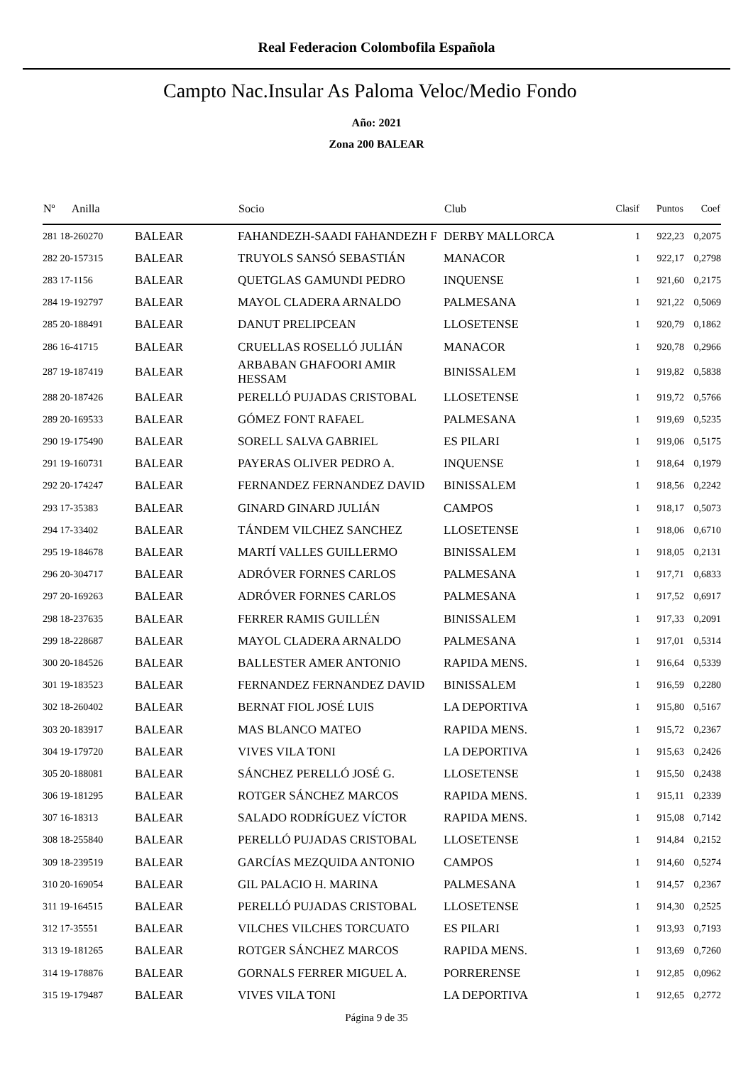Real Federacion Colombofila Española
Campto Nac.Insular As Paloma Veloc/Medio Fondo
Año: 2021
Zona 200 BALEAR
| Nº Anilla | | Socio | Club | Clasif | Puntos | Coef |
| --- | --- | --- | --- | --- | --- | --- |
| 281 18-260270 | BALEAR | FAHANDEZH-SAADI FAHANDEZH F | DERBY MALLORCA | 1 | 922,23 | 0,2075 |
| 282 20-157315 | BALEAR | TRUYOLS SANSÓ SEBASTIÁN | MANACOR | 1 | 922,17 | 0,2798 |
| 283 17-1156 | BALEAR | QUETGLAS GAMUNDI PEDRO | INQUENSE | 1 | 921,60 | 0,2175 |
| 284 19-192797 | BALEAR | MAYOL CLADERA ARNALDO | PALMESANA | 1 | 921,22 | 0,5069 |
| 285 20-188491 | BALEAR | DANUT PRELIPCEAN | LLOSETENSE | 1 | 920,79 | 0,1862 |
| 286 16-41715 | BALEAR | CRUELLAS ROSELLÓ JULIÁN | MANACOR | 1 | 920,78 | 0,2966 |
| 287 19-187419 | BALEAR | ARBABAN GHAFOORI AMIR HESSAM | BINISSALEM | 1 | 919,82 | 0,5838 |
| 288 20-187426 | BALEAR | PERELLÓ PUJADAS CRISTOBAL | LLOSETENSE | 1 | 919,72 | 0,5766 |
| 289 20-169533 | BALEAR | GÓMEZ FONT RAFAEL | PALMESANA | 1 | 919,69 | 0,5235 |
| 290 19-175490 | BALEAR | SORELL SALVA GABRIEL | ES PILARI | 1 | 919,06 | 0,5175 |
| 291 19-160731 | BALEAR | PAYERAS OLIVER PEDRO A. | INQUENSE | 1 | 918,64 | 0,1979 |
| 292 20-174247 | BALEAR | FERNANDEZ FERNANDEZ DAVID | BINISSALEM | 1 | 918,56 | 0,2242 |
| 293 17-35383 | BALEAR | GINARD GINARD JULIÁN | CAMPOS | 1 | 918,17 | 0,5073 |
| 294 17-33402 | BALEAR | TÁNDEM VILCHEZ SANCHEZ | LLOSETENSE | 1 | 918,06 | 0,6710 |
| 295 19-184678 | BALEAR | MARTÍ VALLES GUILLERMO | BINISSALEM | 1 | 918,05 | 0,2131 |
| 296 20-304717 | BALEAR | ADRÓVER FORNES CARLOS | PALMESANA | 1 | 917,71 | 0,6833 |
| 297 20-169263 | BALEAR | ADRÓVER FORNES CARLOS | PALMESANA | 1 | 917,52 | 0,6917 |
| 298 18-237635 | BALEAR | FERRER RAMIS GUILLÉN | BINISSALEM | 1 | 917,33 | 0,2091 |
| 299 18-228687 | BALEAR | MAYOL CLADERA ARNALDO | PALMESANA | 1 | 917,01 | 0,5314 |
| 300 20-184526 | BALEAR | BALLESTER AMER ANTONIO | RAPIDA MENS. | 1 | 916,64 | 0,5339 |
| 301 19-183523 | BALEAR | FERNANDEZ FERNANDEZ DAVID | BINISSALEM | 1 | 916,59 | 0,2280 |
| 302 18-260402 | BALEAR | BERNAT FIOL JOSÉ LUIS | LA DEPORTIVA | 1 | 915,80 | 0,5167 |
| 303 20-183917 | BALEAR | MAS BLANCO MATEO | RAPIDA MENS. | 1 | 915,72 | 0,2367 |
| 304 19-179720 | BALEAR | VIVES VILA TONI | LA DEPORTIVA | 1 | 915,63 | 0,2426 |
| 305 20-188081 | BALEAR | SÁNCHEZ PERELLÓ JOSÉ G. | LLOSETENSE | 1 | 915,50 | 0,2438 |
| 306 19-181295 | BALEAR | ROTGER SÁNCHEZ MARCOS | RAPIDA MENS. | 1 | 915,11 | 0,2339 |
| 307 16-18313 | BALEAR | SALADO RODRÍGUEZ VÍCTOR | RAPIDA MENS. | 1 | 915,08 | 0,7142 |
| 308 18-255840 | BALEAR | PERELLÓ PUJADAS CRISTOBAL | LLOSETENSE | 1 | 914,84 | 0,2152 |
| 309 18-239519 | BALEAR | GARCÍAS MEZQUIDA ANTONIO | CAMPOS | 1 | 914,60 | 0,5274 |
| 310 20-169054 | BALEAR | GIL PALACIO H. MARINA | PALMESANA | 1 | 914,57 | 0,2367 |
| 311 19-164515 | BALEAR | PERELLÓ PUJADAS CRISTOBAL | LLOSETENSE | 1 | 914,30 | 0,2525 |
| 312 17-35551 | BALEAR | VILCHES VILCHES TORCUATO | ES PILARI | 1 | 913,93 | 0,7193 |
| 313 19-181265 | BALEAR | ROTGER SÁNCHEZ MARCOS | RAPIDA MENS. | 1 | 913,69 | 0,7260 |
| 314 19-178876 | BALEAR | GORNALS FERRER MIGUEL A. | PORRERENSE | 1 | 912,85 | 0,0962 |
| 315 19-179487 | BALEAR | VIVES VILA TONI | LA DEPORTIVA | 1 | 912,65 | 0,2772 |
Página 9 de 35